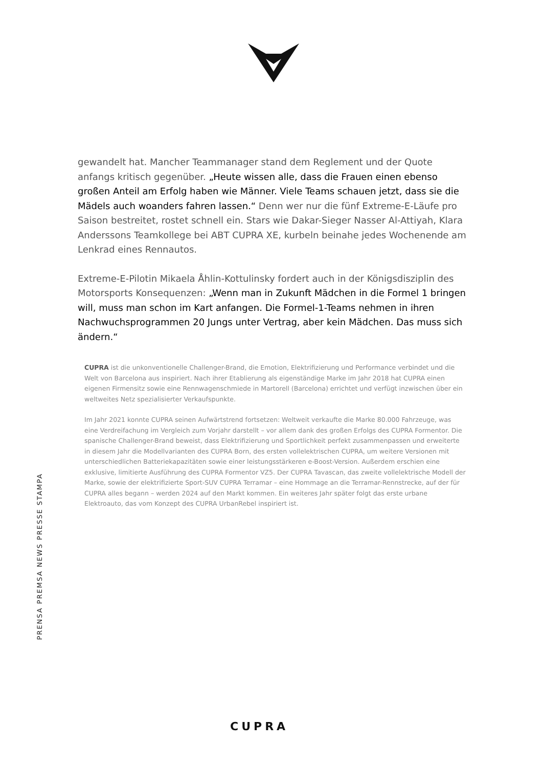PRENSA PREMSA NEWS PRESSE STAMPA
gewandelt hat. Mancher Teammanager stand dem Reglement und der Quote anfangs kritisch gegenüber. „Heute wissen alle, dass die Frauen einen ebenso großen Anteil am Erfolg haben wie Männer. Viele Teams schauen jetzt, dass sie die Mädels auch woanders fahren lassen.“ Denn wer nur die fünf Extreme-E-Läufe pro Saison bestreitet, rostet schnell ein. Stars wie Dakar-Sieger Nasser Al-Attiyah, Klara Anderssons Teamkollege bei ABT CUPRA XE, kurbeln beinahe jedes Wochenende am Lenkrad eines Rennautos.
Extreme-E-Pilotin Mikaela Åhlin-Kottulinsky fordert auch in der Königsdisziplin des Motorsports Konsequenzen: „Wenn man in Zukunft Mädchen in die Formel 1 bringen will, muss man schon im Kart anfangen. Die Formel-1-Teams nehmen in ihren Nachwuchsprogrammen 20 Jungs unter Vertrag, aber kein Mädchen. Das muss sich ändern.“
CUPRA ist die unkonventionelle Challenger-Brand, die Emotion, Elektrifizierung und Performance verbindet und die Welt von Barcelona aus inspiriert. Nach ihrer Etablierung als eigenständige Marke im Jahr 2018 hat CUPRA einen eigenen Firmensitz sowie eine Rennwagenschmiede in Martorell (Barcelona) errichtet und verfügt inzwischen über ein weltweites Netz spezialisierter Verkaufspunkte.
Im Jahr 2021 konnte CUPRA seinen Aufwärtstrend fortsetzen: Weltweit verkaufte die Marke 80.000 Fahrzeuge, was eine Verdreifachung im Vergleich zum Vorjahr darstellt – vor allem dank des großen Erfolgs des CUPRA Formentor. Die spanische Challenger-Brand beweist, dass Elektrifizierung und Sportlichkeit perfekt zusammenpassen und erweiterte in diesem Jahr die Modellvarianten des CUPRA Born, des ersten vollelektrischen CUPRA, um weitere Versionen mit unterschiedlichen Batteriekapazitäten sowie einer leistungsstärkeren e-Boost-Version. Außerdem erschien eine exklusive, limitierte Ausführung des CUPRA Formentor VZ5. Der CUPRA Tavascan, das zweite vollelektrische Modell der Marke, sowie der elektrifizierte Sport-SUV CUPRA Terramar – eine Hommage an die Terramar-Rennstrecke, auf der für CUPRA alles begann – werden 2024 auf den Markt kommen. Ein weiteres Jahr später folgt das erste urbane Elektroauto, das vom Konzept des CUPRA UrbanRebel inspiriert ist.
CUPRA